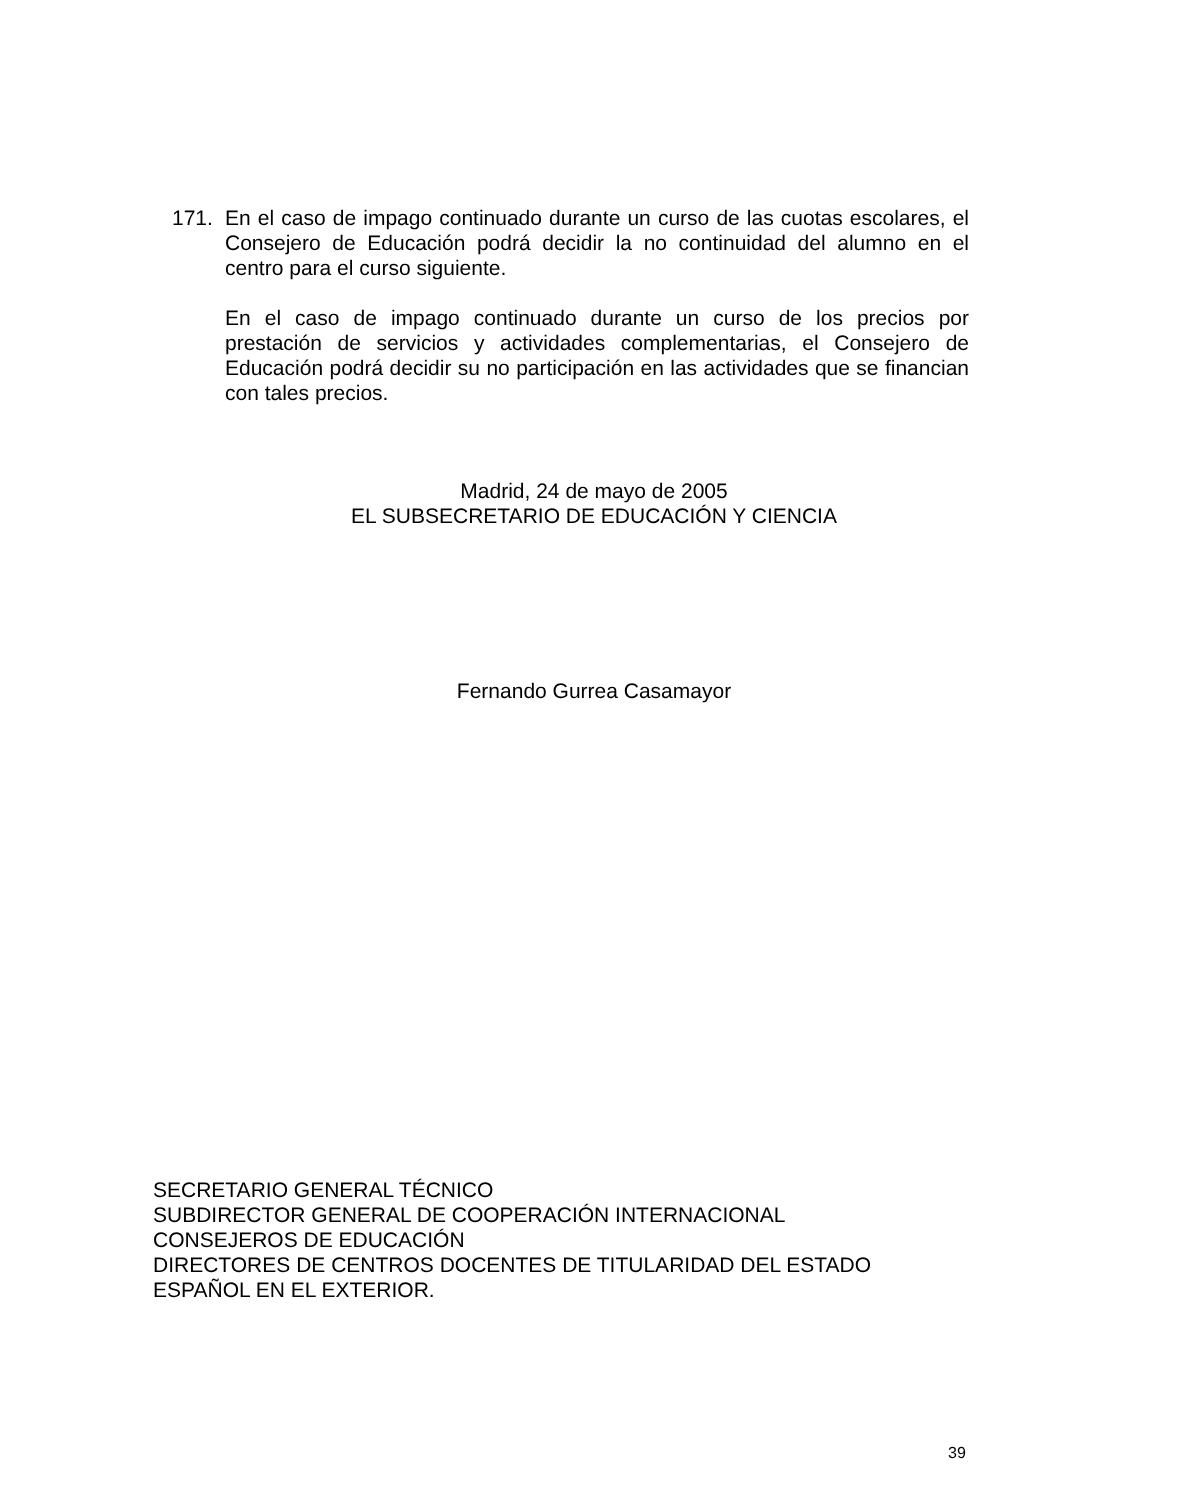171. En el caso de impago continuado durante un curso de las cuotas escolares, el Consejero de Educación podrá decidir la no continuidad del alumno en el centro para el curso siguiente.
En el caso de impago continuado durante un curso de los precios por prestación de servicios y actividades complementarias, el Consejero de Educación podrá decidir su no participación en las actividades que se financian con tales precios.
Madrid, 24 de mayo de 2005
EL SUBSECRETARIO DE EDUCACIÓN Y CIENCIA
Fernando Gurrea Casamayor
SECRETARIO GENERAL TÉCNICO
SUBDIRECTOR GENERAL DE COOPERACIÓN INTERNACIONAL
CONSEJEROS DE EDUCACIÓN
DIRECTORES DE CENTROS DOCENTES DE TITULARIDAD DEL ESTADO
ESPAÑOL EN EL EXTERIOR.
39